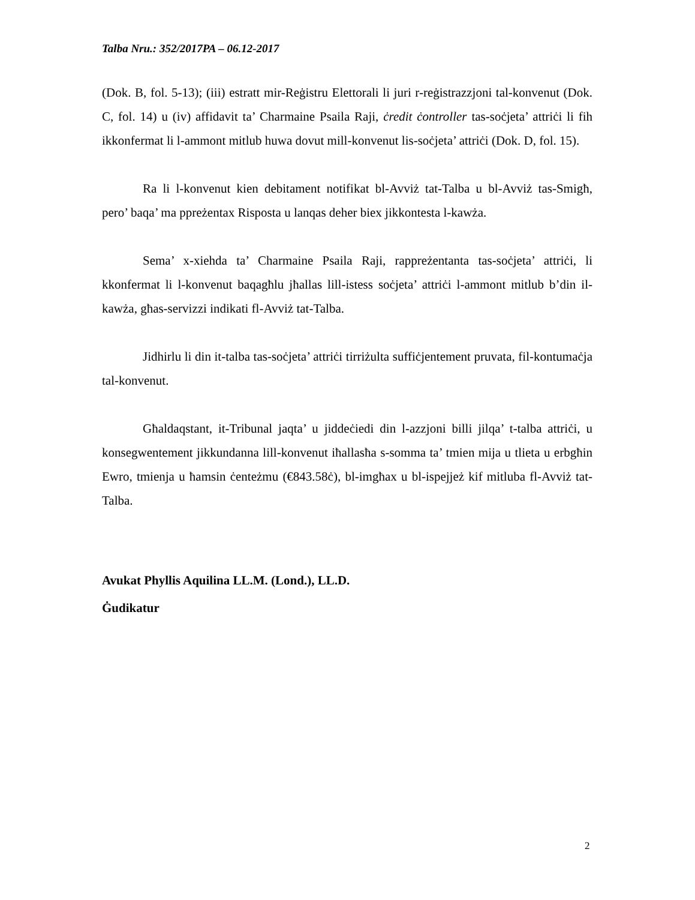Talba Nru.: 352/2017PA – 06.12-2017
(Dok. B, fol. 5-13); (iii) estratt mir-Reġistru Elettorali li juri r-reġistrazzjoni tal-konvenut (Dok. C, fol. 14) u (iv) affidavit ta’ Charmaine Psaila Raji, ċredit ċontroller tas-soċjeta’ attriċi li fih ikkonfermat li l-ammont mitlub huwa dovut mill-konvenut lis-soċjeta’ attriċi (Dok. D, fol. 15).
Ra li l-konvenut kien debitament notifikat bl-Avviż tat-Talba u bl-Avviż tas-Smigħ, pero’ baqa’ ma ppreżentax Risposta u lanqas deher biex jikkontesta l-kawża.
Sema’ x-xiehda ta’ Charmaine Psaila Raji, rappreżentanta tas-soċjeta’ attriċi, li kkonfermat li l-konvenut baqagħlu jħallas lill-istess soċjeta’ attriċi l-ammont mitlub b’din il-kawża, għas-servizzi indikati fl-Avviż tat-Talba.
Jidhirlu li din it-talba tas-soċjeta’ attriċi tirriżulta suffiċjentement pruvata, fil-kontumaċja tal-konvenut.
Għaldaqstant, it-Tribunal jaqta’ u jiddeċiedi din l-azzjoni billi jilqa’ t-talba attriċi, u konsegwentement jikkundanna lill-konvenut iħallasħa s-somma ta’ tmien mija u tlieta u erbgħin Ewro, tmienja u ħamsin ċenteżmu (€843.58ċ), bl-imgħax u bl-ispejjeż kif mitluba fl-Avviż tat-Talba.
Avukat Phyllis Aquilina LL.M. (Lond.), LL.D.
Ġudikatur
2